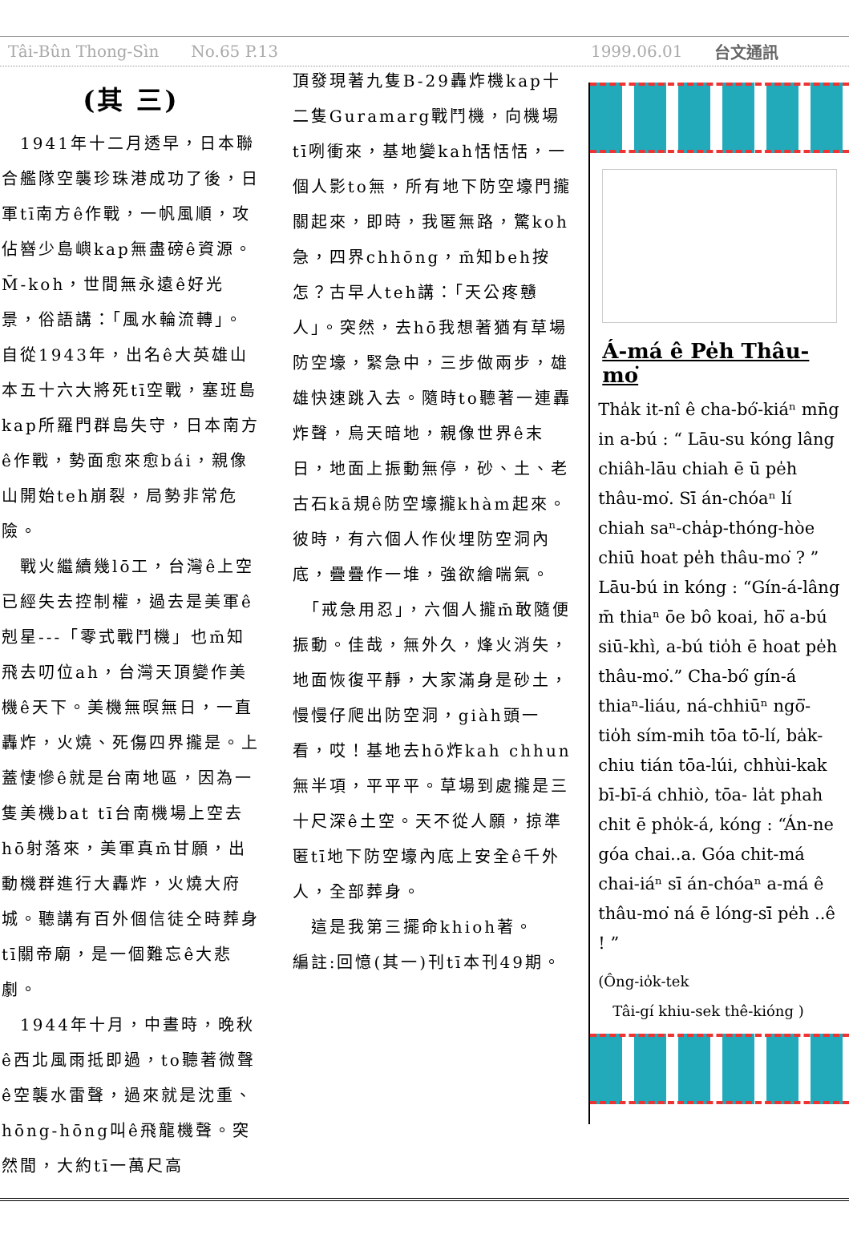Tâi-Bûn Thong-Sìn No.65 P.13 1999.06.01 台文通訊
(其 三)
　1941年十二月透早，日本聯合艦隊空襲珍珠港成功了後，日軍tī南方ê作戰，一帆風順，攻佔嶜少島嶼kap無盡磅ê資源。M̄-koh，世間無永遠ê好光景，俗語講：「風水輪流轉」。自從1943年，出名ê大英雄山本五十六大將死tī空戰，塞班島kap所羅門群島失守，日本南方ê作戰，勢面愈來愈bái，親像山開始teh崩裂，局勢非常危險。
　戰火繼續幾lō工，台灣ê上空已經失去控制權，過去是美軍ê剋星---「零式戰鬥機」也m̄知飛去叨位ah，台灣天頂變作美機ê天下。美機無暝無日，一直轟炸，火燒、死傷四界攏是。上蓋悽慘ê就是台南地區，因為一隻美機bat tī台南機場上空去hō射落來，美軍真m̄甘願，出動機群進行大轟炸，火燒大府城。聽講有百外個信徒仝時葬身tī關帝廟，是一個難忘ê大悲劇。
　1944年十月，中晝時，晚秋ê西北風雨抵即過，to聽著微聲ê空襲水雷聲，過來就是沈重、hōng-hōng叫ê飛龍機聲。突然間，大約tī一萬尺高
頂發現著九隻B-29轟炸機kap十二隻Guramarg戰鬥機，向機場tī咧衝來，基地變kah恬恬恬，一個人影to無，所有地下防空壕門攏關起來，即時，我匿無路，驚koh急，四界chhōng，m̄知beh按怎？古早人teh講：「天公疼戇人」。突然，去hō我想著猶有草場防空壕，緊急中，三步做兩步，雄雄快速跳入去。隨時to聽著一連轟炸聲，烏天暗地，親像世界ê末日，地面上振動無停，砂、土、老古石kā規ê防空壕攏khàm起來。彼時，有六個人作伙埋防空洞內底，疊疊作一堆，強欲繪喘氣。
　「戒急用忍」，六個人攏m̄敢隨便振動。佳哉，無外久，烽火消失，地面恢復平靜，大家滿身是砂土，慢慢仔爬出防空洞，giàh頭一看，哎！基地去hō炸kah chhun無半項，平平平。草場到處攏是三十尺深ê土空。天不從人願，掠準匿tī地下防空壕內底上安全ê千外人，全部葬身。
　這是我第三擺命khioh著。
編註:回憶(其一)刊tī本刊49期。
Á-má ê Pe̍h Thâu-mo͘
Tha̍k it-nî ê cha-bó͘-kiáⁿ mn̄g in a-bú : “ Lāu-su kóng lâng chiâh-lāu chiah ē ū pe̍h thâu-mo͘. Sī án-chóaⁿ lí chiah saⁿ-cha̍p-thóng-hòe chiū hoat pe̍h thâu-mo͘ ? ” Lāu-bú in kóng : “Gín-á-lâng m̄ thiaⁿ ōe bô koai, hō͘ a-bú siū-khì, a-bú tio̍h ē hoat pe̍h thâu-mo͘.” Cha-bó͘ gín-á thiaⁿ-liáu, ná-chhiūⁿ ngō͘-tio̍h sím-mih tōa tō-lí, ba̍k-chiu tián tōa-lúi, chhùi-kak bī-bī-á chhiò, tōa- la̍t phah chit ē pho̍k-á, kóng : “Án-ne góa chai..a. Góa chit-má chai-iáⁿ sī án-chóaⁿ a-má ê thâu-mo͘ ná ē lóng-sī pe̍h ..ê ! ”
(Ông-io̍k-tek
　Tâi-gí khiu-sek thê-kióng )